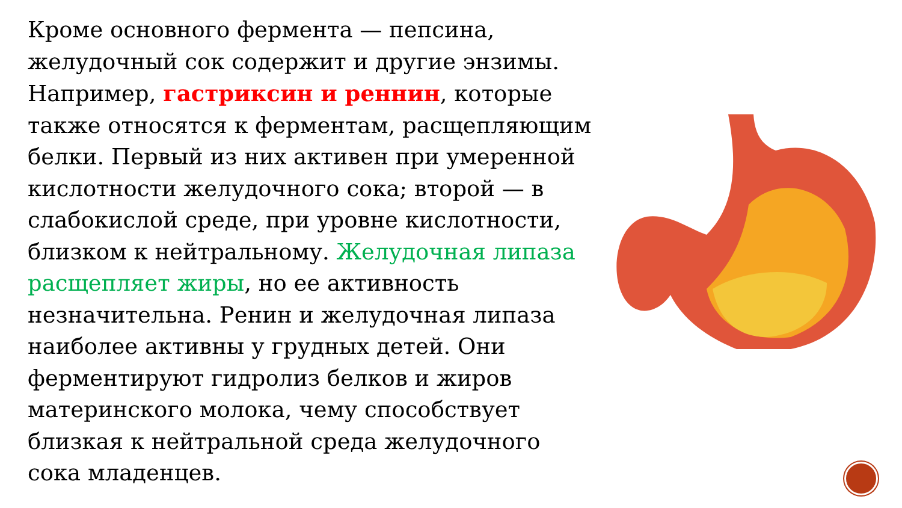Кроме основного фермента — пепсина, желудочный сок содержит и другие энзимы. Например, гастриксин и реннин, которые также относятся к ферментам, расщепляющим белки. Первый из них активен при умеренной кислотности желудочного сока; второй — в слабокислой среде, при уровне кислотности, близком к нейтральному. Желудочная липаза расщепляет жиры, но ее активность незначительна. Ренин и желудочная липаза наиболее активны у грудных детей. Они ферментируют гидролиз белков и жиров материнского молока, чему способствует близкая к нейтральной среда желудочного сока младенцев.